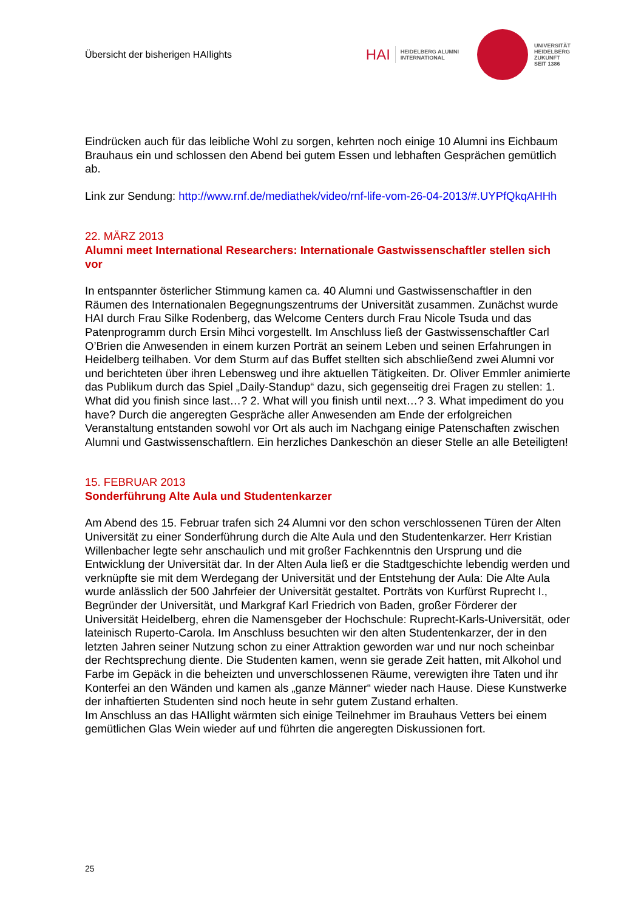Übersicht der bisherigen HAIlights
HAI HEIDELBERG ALUMNI
INTERNATIONAL
UNIVERSITÄT
HEIDELBERG
ZUKUNFT
SEIT 1386
Eindrücken auch für das leibliche Wohl zu sorgen, kehrten noch einige 10 Alumni ins Eichbaum Brauhaus ein und schlossen den Abend bei gutem Essen und lebhaften Gesprächen gemütlich ab.
Link zur Sendung: http://www.rnf.de/mediathek/video/rnf-life-vom-26-04-2013/#.UYPfQkqAHHh
22. MÄRZ 2013
Alumni meet International Researchers: Internationale Gastwissenschaftler stellen sich vor
In entspannter österlicher Stimmung kamen ca. 40 Alumni und Gastwissenschaftler in den Räumen des Internationalen Begegnungszentrums der Universität zusammen. Zunächst wurde HAI durch Frau Silke Rodenberg, das Welcome Centers durch Frau Nicole Tsuda und das Patenprogramm durch Ersin Mihci vorgestellt. Im Anschluss ließ der Gastwissenschaftler Carl O’Brien die Anwesenden in einem kurzen Porträt an seinem Leben und seinen Erfahrungen in Heidelberg teilhaben. Vor dem Sturm auf das Buffet stellten sich abschließend zwei Alumni vor und berichteten über ihren Lebensweg und ihre aktuellen Tätigkeiten. Dr. Oliver Emmler animierte das Publikum durch das Spiel „Daily-Standup“ dazu, sich gegenseitig drei Fragen zu stellen: 1. What did you finish since last…? 2. What will you finish until next…? 3. What impediment do you have? Durch die angeregten Gespräche aller Anwesenden am Ende der erfolgreichen Veranstaltung entstanden sowohl vor Ort als auch im Nachgang einige Patenschaften zwischen Alumni und Gastwissenschaftlern. Ein herzliches Dankeschön an dieser Stelle an alle Beteiligten!
15. FEBRUAR 2013
Sonderführung Alte Aula und Studentenkarzer
Am Abend des 15. Februar trafen sich 24 Alumni vor den schon verschlossenen Türen der Alten Universität zu einer Sonderführung durch die Alte Aula und den Studentenkarzer. Herr Kristian Willenbacher legte sehr anschaulich und mit großer Fachkenntnis den Ursprung und die Entwicklung der Universität dar. In der Alten Aula ließ er die Stadtgeschichte lebendig werden und verknüpfte sie mit dem Werdegang der Universität und der Entstehung der Aula: Die Alte Aula wurde anlässlich der 500 Jahrfeier der Universität gestaltet. Porträts von Kurfürst Ruprecht I., Begründer der Universität, und Markgraf Karl Friedrich von Baden, großer Förderer der Universität Heidelberg, ehren die Namensgeber der Hochschule: Ruprecht-Karls-Universität, oder lateinisch Ruperto-Carola. Im Anschluss besuchten wir den alten Studentenkarzer, der in den letzten Jahren seiner Nutzung schon zu einer Attraktion geworden war und nur noch scheinbar der Rechtsprechung diente. Die Studenten kamen, wenn sie gerade Zeit hatten, mit Alkohol und Farbe im Gepäck in die beheizten und unverschlossenen Räume, verewigten ihre Taten und ihr Konterfei an den Wänden und kamen als „ganze Männer“ wieder nach Hause. Diese Kunstwerke der inhaftierten Studenten sind noch heute in sehr gutem Zustand erhalten.
Im Anschluss an das HAIlight wärmten sich einige Teilnehmer im Brauhaus Vetters bei einem gemütlichen Glas Wein wieder auf und führten die angeregten Diskussionen fort.
25